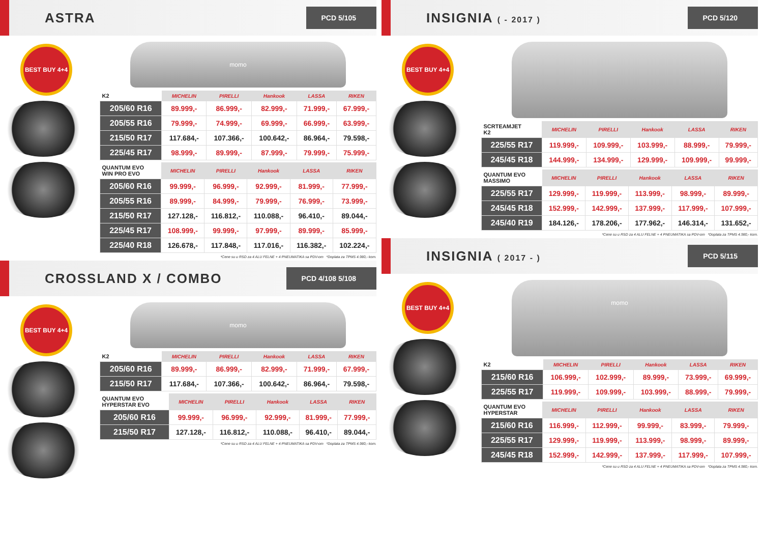ASTRA
PCD 5/105
BEST BUY 4+4
momo
| K2 | MICHELIN | PIRELLI | Hankook | LASSA | RIKEN |
| --- | --- | --- | --- | --- | --- |
| 205/60 R16 | 89.999,- | 86.999,- | 82.999,- | 71.999,- | 67.999,- |
| 205/55 R16 | 79.999,- | 74.999,- | 69.999,- | 66.999,- | 63.999,- |
| 215/50 R17 | 117.684,- | 107.366,- | 100.642,- | 86.964,- | 79.598,- |
| 225/45 R17 | 98.999,- | 89.999,- | 87.999,- | 79.999,- | 75.999,- |
| QUANTUM EVO WIN PRO EVO | MICHELIN | PIRELLI | Hankook | LASSA | RIKEN |
| --- | --- | --- | --- | --- | --- |
| 205/60 R16 | 99.999,- | 96.999,- | 92.999,- | 81.999,- | 77.999,- |
| 205/55 R16 | 89.999,- | 84.999,- | 79.999,- | 76.999,- | 73.999,- |
| 215/50 R17 | 127.128,- | 116.812,- | 110.088,- | 96.410,- | 89.044,- |
| 225/45 R17 | 108.999,- | 99.999,- | 97.999,- | 89.999,- | 85.999,- |
| 225/40 R18 | 126.678,- | 117.848,- | 117.016,- | 116.382,- | 102.224,- |
*Cene su u RSD za 4 ALU FELNE + 4 PNEUMATIKA sa PDV-om *Doplata za TPMS 4.980,- kom.
CROSSLAND X / COMBO
PCD 4/108 5/108
BEST BUY 4+4
momo
| K2 | MICHELIN | PIRELLI | Hankook | LASSA | RIKEN |
| --- | --- | --- | --- | --- | --- |
| 205/60 R16 | 89.999,- | 86.999,- | 82.999,- | 71.999,- | 67.999,- |
| 215/50 R17 | 117.684,- | 107.366,- | 100.642,- | 86.964,- | 79.598,- |
| QUANTUM EVO HYPERSTAR EVO | MICHELIN | PIRELLI | Hankook | LASSA | RIKEN |
| --- | --- | --- | --- | --- | --- |
| 205/60 R16 | 99.999,- | 96.999,- | 92.999,- | 81.999,- | 77.999,- |
| 215/50 R17 | 127.128,- | 116.812,- | 110.088,- | 96.410,- | 89.044,- |
*Cene su u RSD za 4 ALU FELNE + 4 PNEUMATIKA sa PDV-om *Doplata za TPMS 4.980,- kom.
INSIGNIA ( - 2017 )
PCD 5/120
BEST BUY 4+4
| SCRTEAMJET K2 | MICHELIN | PIRELLI | Hankook | LASSA | RIKEN |
| --- | --- | --- | --- | --- | --- |
| 225/55 R17 | 119.999,- | 109.999,- | 103.999,- | 88.999,- | 79.999,- |
| 245/45 R18 | 144.999,- | 134.999,- | 129.999,- | 109.999,- | 99.999,- |
| QUANTUM EVO MASSIMO | MICHELIN | PIRELLI | Hankook | LASSA | RIKEN |
| --- | --- | --- | --- | --- | --- |
| 225/55 R17 | 129.999,- | 119.999,- | 113.999,- | 98.999,- | 89.999,- |
| 245/45 R18 | 152.999,- | 142.999,- | 137.999,- | 117.999,- | 107.999,- |
| 245/40 R19 | 184.126,- | 178.206,- | 177.962,- | 146.314,- | 131.652,- |
*Cene su u RSD za 4 ALU FELNE + 4 PNEUMATIKA sa PDV-om *Doplata za TPMS 4.980,- kom.
INSIGNIA ( 2017 - )
PCD 5/115
BEST BUY 4+4
momo
| K2 | MICHELIN | PIRELLI | Hankook | LASSA | RIKEN |
| --- | --- | --- | --- | --- | --- |
| 215/60 R16 | 106.999,- | 102.999,- | 89.999,- | 73.999,- | 69.999,- |
| 225/55 R17 | 119.999,- | 109.999,- | 103.999,- | 88.999,- | 79.999,- |
| QUANTUM EVO HYPERSTAR | MICHELIN | PIRELLI | Hankook | LASSA | RIKEN |
| --- | --- | --- | --- | --- | --- |
| 215/60 R16 | 116.999,- | 112.999,- | 99.999,- | 83.999,- | 79.999,- |
| 225/55 R17 | 129.999,- | 119.999,- | 113.999,- | 98.999,- | 89.999,- |
| 245/45 R18 | 152.999,- | 142.999,- | 137.999,- | 117.999,- | 107.999,- |
*Cene su u RSD za 4 ALU FELNE + 4 PNEUMATIKA sa PDV-om *Doplata za TPMS 4.980,- kom.